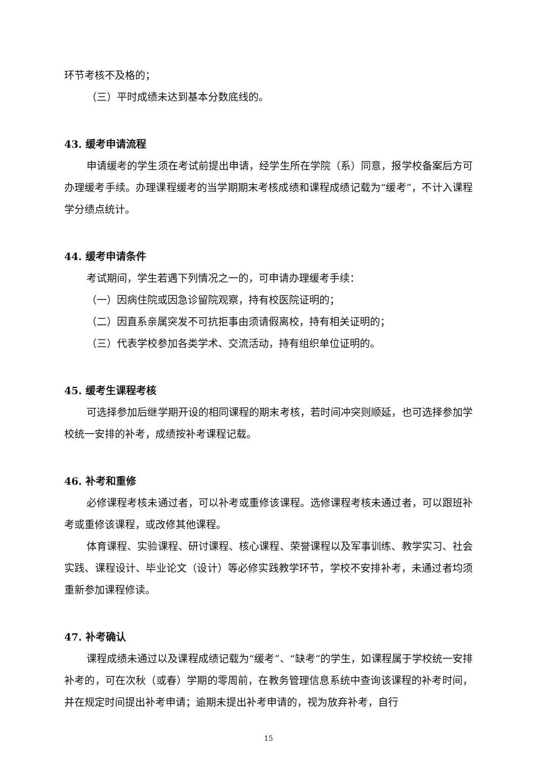环节考核不及格的；
（三）平时成绩未达到基本分数底线的。
43. 缓考申请流程
申请缓考的学生须在考试前提出申请，经学生所在学院（系）同意，报学校备案后方可办理缓考手续。办理课程缓考的当学期期末考核成绩和课程成绩记载为“缓考”，不计入课程学分绩点统计。
44. 缓考申请条件
考试期间，学生若遇下列情况之一的，可申请办理缓考手续：
（一）因病住院或因急诊留院观察，持有校医院证明的；
（二）因直系亲属突发不可抗拒事由须请假离校，持有相关证明的；
（三）代表学校参加各类学术、交流活动，持有组织单位证明的。
45. 缓考生课程考核
可选择参加后继学期开设的相同课程的期末考核，若时间冲突则顺延，也可选择参加学校统一安排的补考，成绩按补考课程记载。
46. 补考和重修
必修课程考核未通过者，可以补考或重修该课程。选修课程考核未通过者，可以跟班补考或重修该课程，或改修其他课程。
体育课程、实验课程、研讨课程、核心课程、荣誉课程以及军事训练、教学实习、社会实践、课程设计、毕业论文（设计）等必修实践教学环节，学校不安排补考，未通过者均须重新参加课程修读。
47. 补考确认
课程成绩未通过以及课程成绩记载为“缓考”、“缺考”的学生，如课程属于学校统一安排补考的，可在次秋（或春）学期的零周前，在教务管理信息系统中查询该课程的补考时间，并在规定时间提出补考申请；逾期未提出补考申请的，视为放弃补考，自行
15